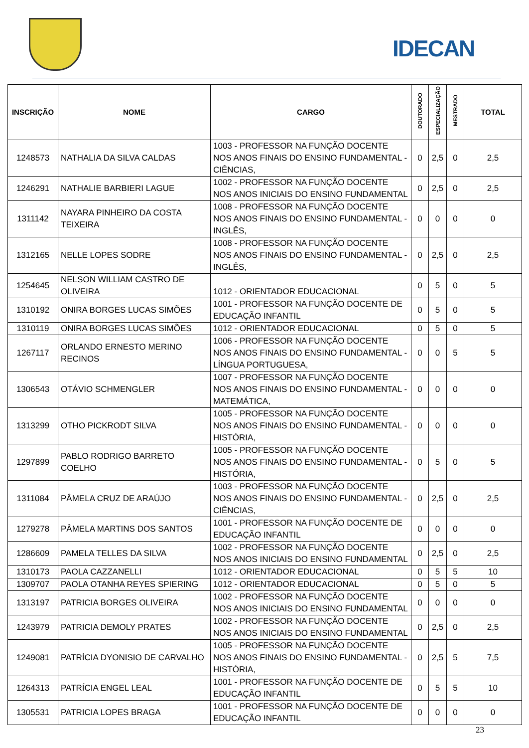IDECAN
| INSCRIÇÃO | NOME | CARGO | DOUTORADO | ESPECIALIZAÇÃO | MESTRADO | TOTAL |
| --- | --- | --- | --- | --- | --- | --- |
| 1248573 | NATHALIA DA SILVA CALDAS | 1003 - PROFESSOR NA FUNÇÃO DOCENTE NOS ANOS FINAIS DO ENSINO FUNDAMENTAL - CIÊNCIAS, | 0 | 2,5 | 0 | 2,5 |
| 1246291 | NATHALIE BARBIERI LAGUE | 1002 - PROFESSOR NA FUNÇÃO DOCENTE NOS ANOS INICIAIS DO ENSINO FUNDAMENTAL | 0 | 2,5 | 0 | 2,5 |
| 1311142 | NAYARA PINHEIRO DA COSTA TEIXEIRA | 1008 - PROFESSOR NA FUNÇÃO DOCENTE NOS ANOS FINAIS DO ENSINO FUNDAMENTAL - INGLÊS, | 0 | 0 | 0 | 0 |
| 1312165 | NELLE LOPES SODRE | 1008 - PROFESSOR NA FUNÇÃO DOCENTE NOS ANOS FINAIS DO ENSINO FUNDAMENTAL - INGLÊS, | 0 | 2,5 | 0 | 2,5 |
| 1254645 | NELSON WILLIAM CASTRO DE OLIVEIRA | 1012 - ORIENTADOR EDUCACIONAL | 0 | 5 | 0 | 5 |
| 1310192 | ONIRA BORGES LUCAS SIMÕES | 1001 - PROFESSOR NA FUNÇÃO DOCENTE DE EDUCAÇÃO INFANTIL | 0 | 5 | 0 | 5 |
| 1310119 | ONIRA BORGES LUCAS SIMÕES | 1012 - ORIENTADOR EDUCACIONAL | 0 | 5 | 0 | 5 |
| 1267117 | ORLANDO ERNESTO MERINO RECINOS | 1006 - PROFESSOR NA FUNÇÃO DOCENTE NOS ANOS FINAIS DO ENSINO FUNDAMENTAL - LÍNGUA PORTUGUESA, | 0 | 0 | 5 | 5 |
| 1306543 | OTÁVIO SCHMENGLER | 1007 - PROFESSOR NA FUNÇÃO DOCENTE NOS ANOS FINAIS DO ENSINO FUNDAMENTAL - MATEMÁTICA, | 0 | 0 | 0 | 0 |
| 1313299 | OTHO PICKRODT SILVA | 1005 - PROFESSOR NA FUNÇÃO DOCENTE NOS ANOS FINAIS DO ENSINO FUNDAMENTAL - HISTÓRIA, | 0 | 0 | 0 | 0 |
| 1297899 | PABLO RODRIGO BARRETO COELHO | 1005 - PROFESSOR NA FUNÇÃO DOCENTE NOS ANOS FINAIS DO ENSINO FUNDAMENTAL - HISTÓRIA, | 0 | 5 | 0 | 5 |
| 1311084 | PÂMELA CRUZ DE ARAÚJO | 1003 - PROFESSOR NA FUNÇÃO DOCENTE NOS ANOS FINAIS DO ENSINO FUNDAMENTAL - CIÊNCIAS, | 0 | 2,5 | 0 | 2,5 |
| 1279278 | PÂMELA MARTINS DOS SANTOS | 1001 - PROFESSOR NA FUNÇÃO DOCENTE DE EDUCAÇÃO INFANTIL | 0 | 0 | 0 | 0 |
| 1286609 | PAMELA TELLES DA SILVA | 1002 - PROFESSOR NA FUNÇÃO DOCENTE NOS ANOS INICIAIS DO ENSINO FUNDAMENTAL | 0 | 2,5 | 0 | 2,5 |
| 1310173 | PAOLA CAZZANELLI | 1012 - ORIENTADOR EDUCACIONAL | 0 | 5 | 5 | 10 |
| 1309707 | PAOLA OTANHA REYES SPIERING | 1012 - ORIENTADOR EDUCACIONAL | 0 | 5 | 0 | 5 |
| 1313197 | PATRICIA BORGES OLIVEIRA | 1002 - PROFESSOR NA FUNÇÃO DOCENTE NOS ANOS INICIAIS DO ENSINO FUNDAMENTAL | 0 | 0 | 0 | 0 |
| 1243979 | PATRICIA DEMOLY PRATES | 1002 - PROFESSOR NA FUNÇÃO DOCENTE NOS ANOS INICIAIS DO ENSINO FUNDAMENTAL | 0 | 2,5 | 0 | 2,5 |
| 1249081 | PATRÍCIA DYONISIO DE CARVALHO | 1005 - PROFESSOR NA FUNÇÃO DOCENTE NOS ANOS FINAIS DO ENSINO FUNDAMENTAL - HISTÓRIA, | 0 | 2,5 | 5 | 7,5 |
| 1264313 | PATRÍCIA ENGEL LEAL | 1001 - PROFESSOR NA FUNÇÃO DOCENTE DE EDUCAÇÃO INFANTIL | 0 | 5 | 5 | 10 |
| 1305531 | PATRICIA LOPES BRAGA | 1001 - PROFESSOR NA FUNÇÃO DOCENTE DE EDUCAÇÃO INFANTIL | 0 | 0 | 0 | 0 |
23